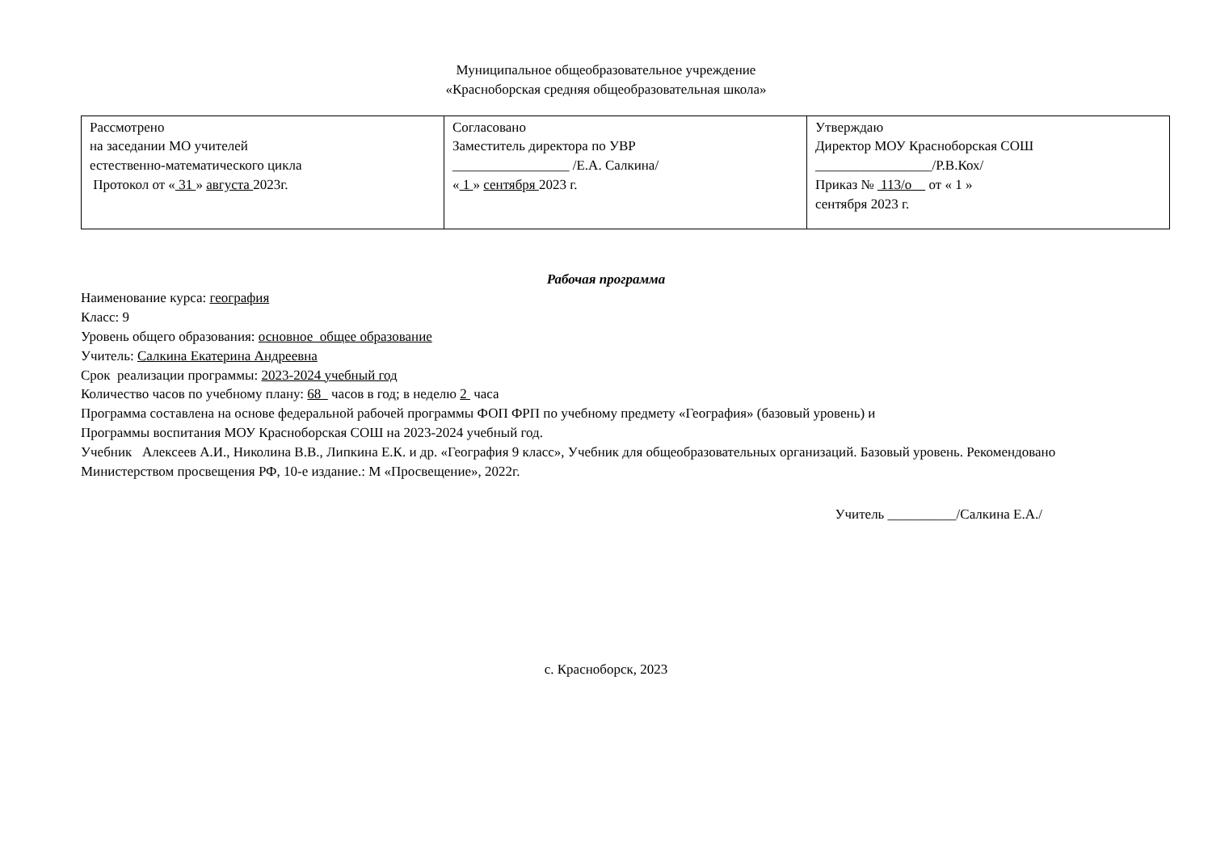Муниципальное общеобразовательное учреждение
«Красноборская средняя общеобразовательная школа»
| Рассмотрено на заседании МО учителей естественно-математического цикла Протокол от « 31 » августа 2023г. | Согласовано Заместитель директора по УВР _________________ /Е.А. Салкина/ « 1 » сентября 2023 г. | Утверждаю Директор МОУ Красноборская СОШ _________________/Р.В.Кох/ Приказ № 113/о от « 1 » сентября 2023 г. |
Рабочая программа
Наименование курса: география
Класс: 9
Уровень общего образования: основное общее образование
Учитель: Салкина Екатерина Андреевна
Срок реализации программы: 2023-2024 учебный год
Количество часов по учебному плану: 68 часов в год; в неделю 2 часа
Программа составлена на основе федеральной рабочей программы ФОП ФРП по учебному предмету «География» (базовый уровень) и
Программы воспитания МОУ Красноборская СОШ на 2023-2024 учебный год.
Учебник Алексеев А.И., Николина В.В., Липкина Е.К. и др. «География 9 класс», Учебник для общеобразовательных организаций. Базовый уровень. Рекомендовано Министерством просвещения РФ, 10-е издание.: М «Просвещение», 2022г.
Учитель __________/Салкина Е.А./
с. Красноборск, 2023